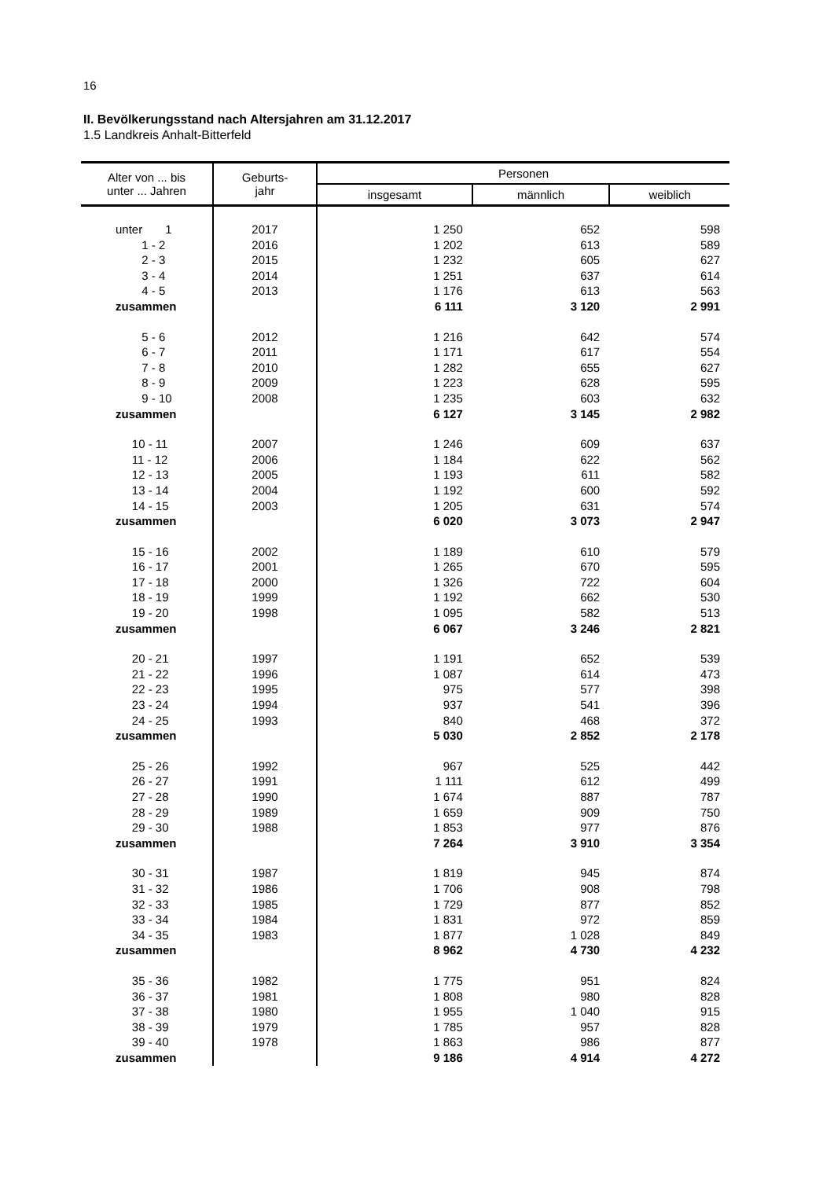16
II. Bevölkerungsstand nach Altersjahren am 31.12.2017
1.5 Landkreis Anhalt-Bitterfeld
| Alter von ... bis unter ... Jahren | Geburts- jahr | Personen | | |
| --- | --- | --- | --- | --- |
| | | insgesamt | männlich | weiblich |
| unter 1 | 2017 | 1 250 | 652 | 598 |
| 1 - 2 | 2016 | 1 202 | 613 | 589 |
| 2 - 3 | 2015 | 1 232 | 605 | 627 |
| 3 - 4 | 2014 | 1 251 | 637 | 614 |
| 4 - 5 | 2013 | 1 176 | 613 | 563 |
| zusammen | | 6 111 | 3 120 | 2 991 |
| 5 - 6 | 2012 | 1 216 | 642 | 574 |
| 6 - 7 | 2011 | 1 171 | 617 | 554 |
| 7 - 8 | 2010 | 1 282 | 655 | 627 |
| 8 - 9 | 2009 | 1 223 | 628 | 595 |
| 9 - 10 | 2008 | 1 235 | 603 | 632 |
| zusammen | | 6 127 | 3 145 | 2 982 |
| 10 - 11 | 2007 | 1 246 | 609 | 637 |
| 11 - 12 | 2006 | 1 184 | 622 | 562 |
| 12 - 13 | 2005 | 1 193 | 611 | 582 |
| 13 - 14 | 2004 | 1 192 | 600 | 592 |
| 14 - 15 | 2003 | 1 205 | 631 | 574 |
| zusammen | | 6 020 | 3 073 | 2 947 |
| 15 - 16 | 2002 | 1 189 | 610 | 579 |
| 16 - 17 | 2001 | 1 265 | 670 | 595 |
| 17 - 18 | 2000 | 1 326 | 722 | 604 |
| 18 - 19 | 1999 | 1 192 | 662 | 530 |
| 19 - 20 | 1998 | 1 095 | 582 | 513 |
| zusammen | | 6 067 | 3 246 | 2 821 |
| 20 - 21 | 1997 | 1 191 | 652 | 539 |
| 21 - 22 | 1996 | 1 087 | 614 | 473 |
| 22 - 23 | 1995 | 975 | 577 | 398 |
| 23 - 24 | 1994 | 937 | 541 | 396 |
| 24 - 25 | 1993 | 840 | 468 | 372 |
| zusammen | | 5 030 | 2 852 | 2 178 |
| 25 - 26 | 1992 | 967 | 525 | 442 |
| 26 - 27 | 1991 | 1 111 | 612 | 499 |
| 27 - 28 | 1990 | 1 674 | 887 | 787 |
| 28 - 29 | 1989 | 1 659 | 909 | 750 |
| 29 - 30 | 1988 | 1 853 | 977 | 876 |
| zusammen | | 7 264 | 3 910 | 3 354 |
| 30 - 31 | 1987 | 1 819 | 945 | 874 |
| 31 - 32 | 1986 | 1 706 | 908 | 798 |
| 32 - 33 | 1985 | 1 729 | 877 | 852 |
| 33 - 34 | 1984 | 1 831 | 972 | 859 |
| 34 - 35 | 1983 | 1 877 | 1 028 | 849 |
| zusammen | | 8 962 | 4 730 | 4 232 |
| 35 - 36 | 1982 | 1 775 | 951 | 824 |
| 36 - 37 | 1981 | 1 808 | 980 | 828 |
| 37 - 38 | 1980 | 1 955 | 1 040 | 915 |
| 38 - 39 | 1979 | 1 785 | 957 | 828 |
| 39 - 40 | 1978 | 1 863 | 986 | 877 |
| zusammen | | 9 186 | 4 914 | 4 272 |